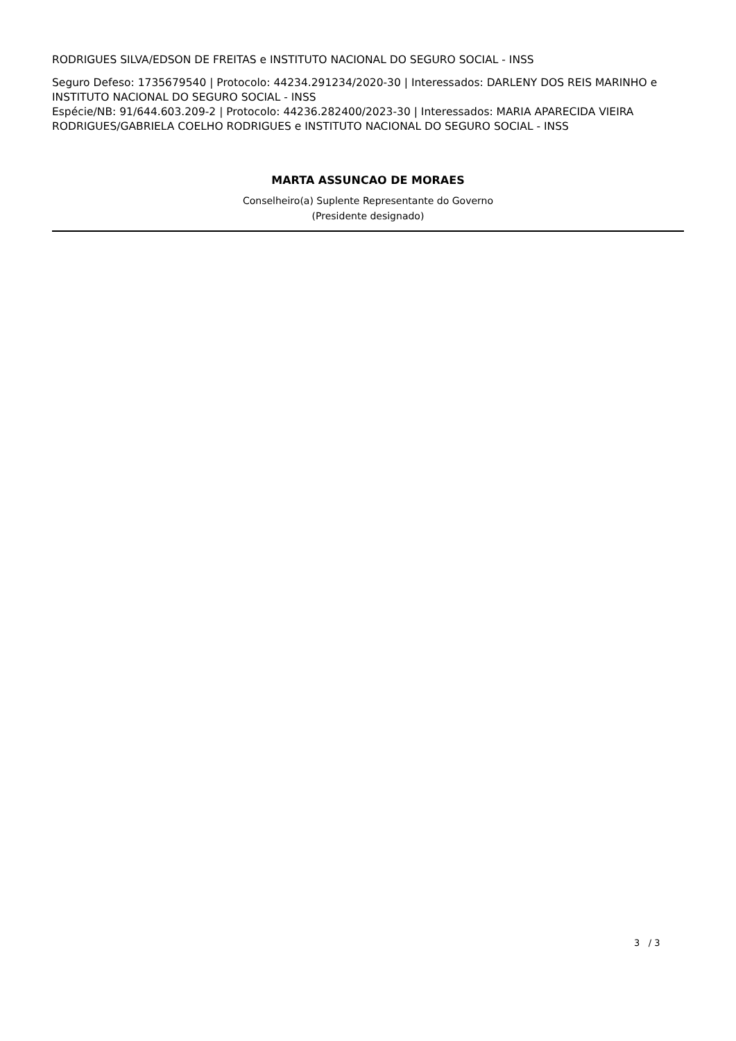RODRIGUES SILVA/EDSON DE FREITAS e INSTITUTO NACIONAL DO SEGURO SOCIAL - INSS
Seguro Defeso: 1735679540 | Protocolo: 44234.291234/2020-30 | Interessados: DARLENY DOS REIS MARINHO e INSTITUTO NACIONAL DO SEGURO SOCIAL - INSS
Espécie/NB: 91/644.603.209-2 | Protocolo: 44236.282400/2023-30 | Interessados: MARIA APARECIDA VIEIRA RODRIGUES/GABRIELA COELHO RODRIGUES e INSTITUTO NACIONAL DO SEGURO SOCIAL - INSS
MARTA ASSUNCAO DE MORAES
Conselheiro(a) Suplente Representante do Governo
(Presidente designado)
3 / 3